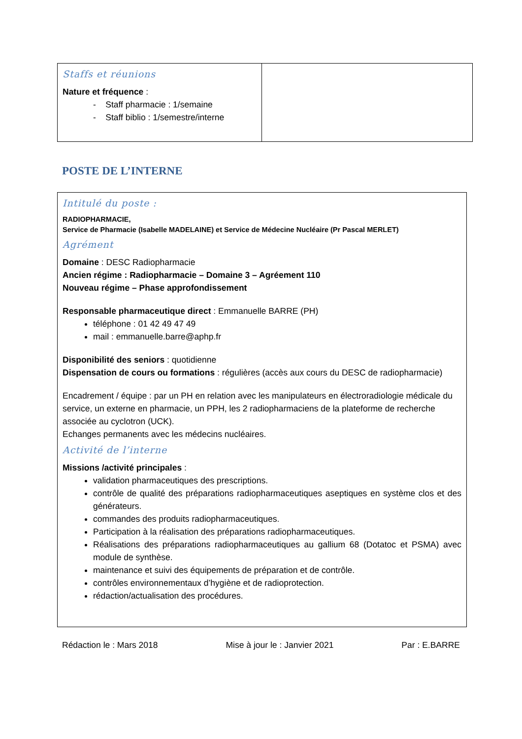| Staffs et réunions Nature et fréquence : - Staff pharmacie : 1/semaine - Staff biblio : 1/semestre/interne | |
POSTE DE L’INTERNE
Intitulé du poste :
RADIOPHARMACIE,
Service de Pharmacie (Isabelle MADELAINE) et Service de Médecine Nucléaire (Pr Pascal MERLET)
Agrément
Domaine : DESC Radiopharmacie
Ancien régime : Radiopharmacie – Domaine 3 – Agréement 110
Nouveau régime – Phase approfondissement
Responsable pharmaceutique direct : Emmanuelle BARRE (PH)
téléphone : 01 42 49 47 49
mail : emmanuelle.barre@aphp.fr
Disponibilité des seniors : quotidienne
Dispensation de cours ou formations : régulières (accès aux cours du DESC de radiopharmacie)
Encadrement / équipe : par un PH en relation avec les manipulateurs en électroradiologie médicale du service, un externe en pharmacie, un PPH, les 2 radiopharmaciens de la plateforme de recherche associée au cyclotron (UCK).
Echanges permanents avec les médecins nucléaires.
Activité de l’interne
Missions /activité principales :
validation pharmaceutiques des prescriptions.
contrôle de qualité des préparations radiopharmaceutiques aseptiques en système clos et des générateurs.
commandes des produits radiopharmaceutiques.
Participation à la réalisation des préparations radiopharmaceutiques.
Réalisations des préparations radiopharmaceutiques au gallium 68 (Dotatoc et PSMA) avec module de synthèse.
maintenance et suivi des équipements de préparation et de contrôle.
contrôles environnementaux d’hygiène et de radioprotection.
rédaction/actualisation des procédures.
Rédaction le : Mars 2018 Mise à jour le : Janvier 2021 Par : E.BARRE